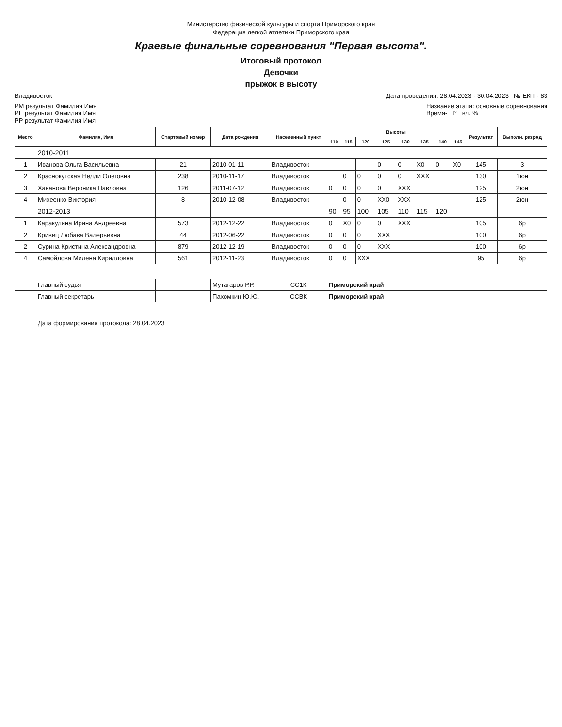Министерство физической культуры и спорта Приморского края
Федерация легкой атлетики Приморского края
Краевые финальные соревнования "Первая высота".
Итоговый протокол
Девочки
прыжок в высоту
Владивосток Дата проведения: 28.04.2023 - 30.04.2023 № ЕКП - 83
РМ результат Фамилия Имя
РЕ результат Фамилия Имя
РР результат Фамилия Имя Название этапа: основные соревнования
Время- t° вл. %
| Место | Фамилия, Имя | Стартовый номер | Дата рождения | Населенный пункт | Высоты | | | | | | | | Результат | Выполн. разряд |
| --- | --- | --- | --- | --- | --- | --- | --- | --- | --- | --- | --- | --- | --- | --- |
| | | | | | 110 | 115 | 120 | 125 | 130 | 135 | 140 | 145 | | |
| | 2010-2011 | | | | | | | | | | | | | |
| 1 | Иванова Ольга Васильевна | 21 | 2010-01-11 | Владивосток | | | | 0 | 0 | X0 | 0 | X0 | 145 | 3 |
| 2 | Краснокутская Нелли Олеговна | 238 | 2010-11-17 | Владивосток | | 0 | 0 | 0 | 0 | XXX | | | 130 | 1юн |
| 3 | Хаванова Вероника Павловна | 126 | 2011-07-12 | Владивосток | 0 | 0 | 0 | 0 | XXX | | | | 125 | 2юн |
| 4 | Михеенко Виктория | 8 | 2010-12-08 | Владивосток | | 0 | 0 | XX0 | XXX | | | | 125 | 2юн |
| | 2012-2013 | | | | 90 | 95 | 100 | 105 | 110 | 115 | 120 | | | |
| 1 | Каракулина Ирина Андреевна | 573 | 2012-12-22 | Владивосток | 0 | X0 | 0 | 0 | XXX | | | | 105 | 6р |
| 2 | Кривец Любава Валерьевна | 44 | 2012-06-22 | Владивосток | 0 | 0 | 0 | XXX | | | | | 100 | 6р |
| 2 | Сурина Кристина Александровна | 879 | 2012-12-19 | Владивосток | 0 | 0 | 0 | XXX | | | | | 100 | 6р |
| 4 | Самойлова Милена Кирилловна | 561 | 2012-11-23 | Владивосток | 0 | 0 | XXX | | | | | | 95 | 6р |
| | Главный судья | | Мутагаров Р.Р. | СС1К | Приморский край | | | | | | | | | |
| | Главный секретарь | | Пахомкин Ю.Ю. | ССВК | Приморский край | | | | | | | | | |
| | Дата формирования протокола: 28.04.2023 | | | | | | | | | | | | | |